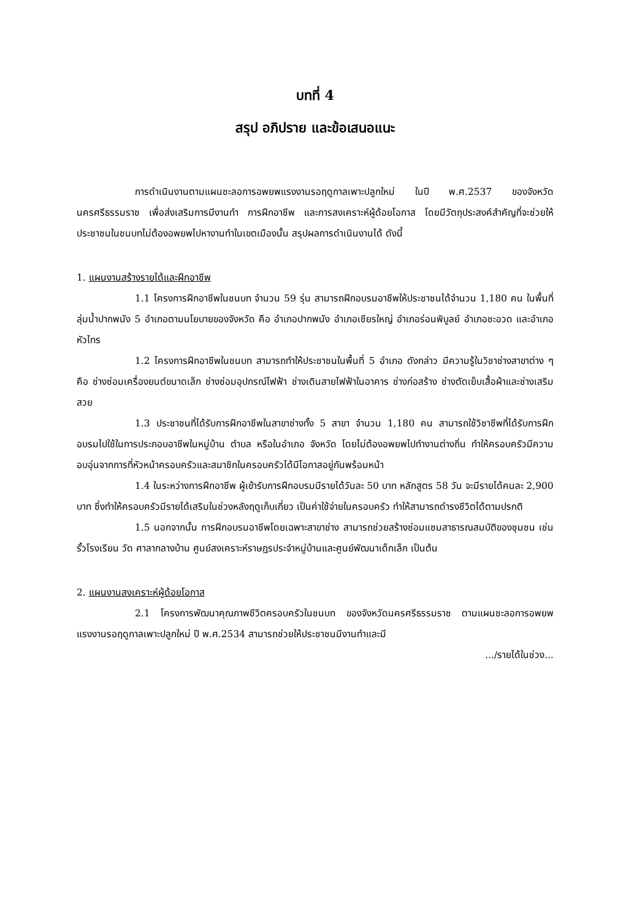บทที่ 4
สรุป อภิปราย และข้อเสนอแนะ
การดำเนินงานตามแผนชะลอการอพยพแรงงานรอฤดูกาลเพาะปลูกใหม่ ในปี พ.ศ.2537 ของจังหวัดนครศรีธรรมราช เพื่อส่งเสริมการมีงานทำ การฝึกอาชีพ และการสงเคราะห์ผู้ด้อยโอกาส โดยมีวัตถุประสงค์สำคัญที่จะช่วยให้ประชาชนในชนบทไม่ต้องอพยพไปหางานทำในเขตเมืองนั้น สรุปผลการดำเนินงานได้ ดังนี้
1. แผนงานสร้างรายได้และฝึกอาชีพ
1.1 โครงการฝึกอาชีพในชนบท จำนวน 59 รุ่น สามารถฝึกอบรมอาชีพให้ประชาชนได้จำนวน 1,180 คน ในพื้นที่ลุ่มน้ำปากพนัง 5 อำเภอตามนโยบายของจังหวัด คือ อำเภอปากพนัง อำเภอเชียรใหญ่ อำเภอร่อนพิบูลย์ อำเภอชะอวด และอำเภอหัวไทร
1.2 โครงการฝึกอาชีพในชนบท สามารถทำให้ประชาชนในพื้นที่ 5 อำเภอ ดังกล่าว มีความรู้ในวิชาช่างสาขาต่าง ๆ คือ ช่างซ่อมเครื่องยนต์ขนาดเล็ก ช่างซ่อมอุปกรณ์ไฟฟ้า ช่างเดินสายไฟฟ้าในอาคาร ช่างก่อสร้าง ช่างตัดเย็บเสื้อผ้าและช่างเสริมสวย
1.3 ประชาชนที่ได้รับการฝึกอาชีพในสาขาช่างทั้ง 5 สาขา จำนวน 1,180 คน สามารถใช้วิชาชีพที่ได้รับการฝึกอบรมไปใช้ในการประกอบอาชีพในหมู่บ้าน ตำบล หรือในอำเภอ จังหวัด โดยไม่ต้องอพยพไปทำงานต่างถิ่น ทำให้ครอบครัวมีความอบอุ่นจากการที่หัวหน้าครอบครัวและสมาชิกในครอบครัวได้มีโอกาสอยู่กันพร้อมหน้า
1.4 ในระหว่างการฝึกอาชีพ ผู้เข้ารับการฝึกอบรมมีรายได้วันละ 50 บาท หลักสูตร 58 วัน จะมีรายได้คนละ 2,900 บาท ซึ่งทำให้ครอบครัวมีรายได้เสริมในช่วงหลังฤดูเก็บเกี่ยว เป็นค่าใช้จ่ายในครอบครัว ทำให้สามารถดำรงชีวิตได้ตามปรกติ
1.5 นอกจากนั้น การฝึกอบรมอาชีพโดยเฉพาะสาขาช่าง สามารถช่วยสร้างซ่อมแซมสาธารณสมบัติของชุมชน เช่น รั้วโรงเรียน วัด ศาลากลางบ้าน ศูนย์สงเคราะห์ราษฎรประจำหมู่บ้านและศูนย์พัฒนาเด็กเล็ก เป็นต้น
2. แผนงานสงเคราะห์ผู้ด้อยโอกาส
2.1 โครงการพัฒนาคุณภาพชีวิตครอบครัวในชนบท ของจังหวัดนครศรีธรรมราช ตามแผนชะลอการอพยพแรงงานรอฤดูกาลเพาะปลูกใหม่ ปี พ.ศ.2534 สามารถช่วยให้ประชาชนมีงานทำและมี
.../รายได้ในช่วง...